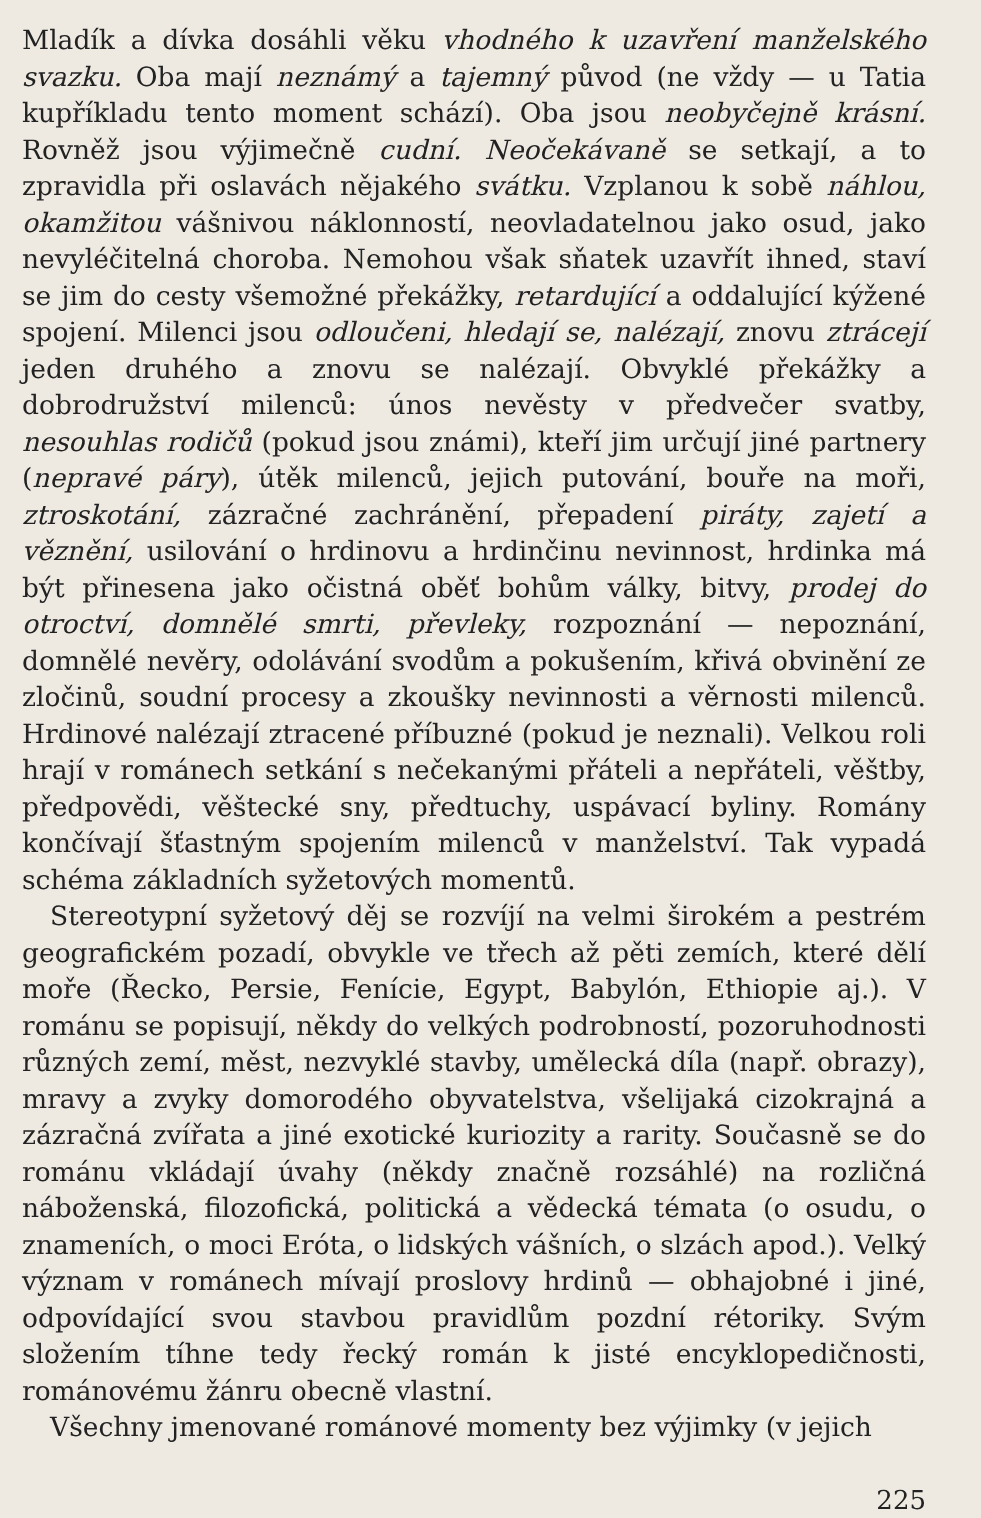Mladík a dívka dosáhli věku vhodného k uzavření manželského svazku. Oba mají neznámý a tajemný původ (ne vždy — u Tatia kupříkladu tento moment schází). Oba jsou neobyčejně krásní. Rovněž jsou výjimečně cudní. Neočekávaně se setkají, a to zpravidla při oslavách nějakého svátku. Vzplanou k sobě náhlou, okamžitou vášnivou náklonností, neovladatelnou jako osud, jako nevyléčitelná choroba. Nemohou však sňatek uzavřít ihned, staví se jim do cesty všemožné překážky, retardující a oddalující kýžené spojení. Milenci jsou odloučeni, hledají se, nalézají, znovu ztrácejí jeden druhého a znovu se nalézají. Obvyklé překážky a dobrodružství milenců: únos nevěsty v předvečer svatby, nesouhlas rodičů (pokud jsou známi), kteří jim určují jiné partnery (nepravé páry), útěk milenců, jejich putování, bouře na moři, ztroskotání, zázračné zachránění, přepadení piráty, zajetí a věznění, usilování o hrdinovu a hrdinčinu nevinnost, hrdinka má být přinesena jako očistná oběť bohům války, bitvy, prodej do otroctví, domnělé smrti, převleky, rozpoznání — nepoznání, domnělé nevěry, odolávání svodům a pokušením, křivá obvinění ze zločinů, soudní procesy a zkoušky nevinnosti a věrnosti milenců. Hrdinové nalézají ztracené příbuzné (pokud je neznali). Velkou roli hrají v románech setkání s nečekanými přáteli a nepřáteli, věštby, předpovědi, věštecké sny, předtuchy, uspávací byliny. Romány končívají šťastným spojením milenců v manželství. Tak vypadá schéma základních syžetových momentů.
Stereotypní syžetový děj se rozvíjí na velmi širokém a pestrém geografickém pozadí, obvykle ve třech až pěti zemích, které dělí moře (Řecko, Persie, Fenície, Egypt, Babylón, Ethiopie aj.). V románu se popisují, někdy do velkých podrobností, pozoruhodnosti různých zemí, měst, nezvyklé stavby, umělecká díla (např. obrazy), mravy a zvyky domorodého obyvatelstva, všelijaká cizokrajná a zázračná zvířata a jiné exotické kuriozity a rarity. Současně se do románu vkládají úvahy (někdy značně rozsáhlé) na rozličná náboženská, filozofická, politická a vědecká témata (o osudu, o znameních, o moci Eróta, o lidských vášních, o slzách apod.). Velký význam v románech mívají proslovy hrdinů — obhajobné i jiné, odpovídající svou stavbou pravidlům pozdní rétoriky. Svým složením tíhne tedy řecký román k jisté encyklopedičnosti, románovému žánru obecně vlastní.
Všechny jmenované románové momenty bez výjimky (v jejich
225